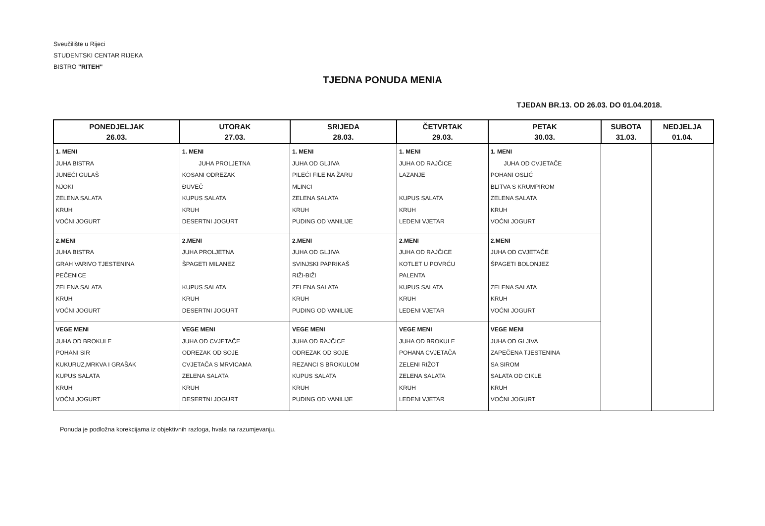Sveučilište u Rijeci
STUDENTSKI CENTAR RIJEKA
BISTRO "RITEH"
TJEDNA PONUDA MENIA
TJEDAN BR.13. OD 26.03. DO 01.04.2018.
| PONEDJELJAK 26.03. | UTORAK 27.03. | SRIJEDA 28.03. | ČETVRTAK 29.03. | PETAK 30.03. | SUBOTA 31.03. | NEDJELJA 01.04. |
| --- | --- | --- | --- | --- | --- | --- |
| 1. MENI JUHA BISTRA JUNEĆI GULAŠ NJOKI ZELENA SALATA KRUH VOĆNI JOGURT | 1. MENI JUHA PROLJETNA KOSANI ODREZAK ĐUVEČ KUPUS SALATA KRUH DESERTNI JOGURT | 1. MENI JUHA OD GLJIVA PILEĆI FILE NA ŽARU MLINCI ZELENA SALATA KRUH PUDING OD VANILIJE | 1. MENI JUHA OD RAJČICE LAZANJE KUPUS SALATA KRUH LEDENI VJETAR | 1. MENI JUHA OD CVJETAČE POHANI OSLIĆ BLITVA S KRUMPIROM ZELENA SALATA KRUH VOĆNI JOGURT | | |
| 2.MENI JUHA BISTRA GRAH VARIVO TJESTENINA PEČENICE ZELENA SALATA KRUH VOĆNI JOGURT | 2.MENI JUHA PROLJETNA ŠPAGETI MILANEZ KUPUS SALATA KRUH DESERTNI JOGURT | 2.MENI JUHA OD GLJIVA SVINJSKI PAPRIKAŠ RIŽI-BIŽI ZELENA SALATA KRUH PUDING OD VANILIJE | 2.MENI JUHA OD RAJČICE KOTLET U POVRĆU PALENTA KUPUS SALATA KRUH LEDENI VJETAR | 2.MENI JUHA OD CVJETAČE ŠPAGETI BOLONJEZ ZELENA SALATA KRUH VOĆNI JOGURT | | |
| VEGE MENI JUHA OD BROKULE POHANI SIR KUKURUZ,MRKVA I GRAŠAK KUPUS SALATA KRUH VOĆNI JOGURT | VEGE MENI JUHA OD CVJETAČE ODREZAK OD SOJE CVJETAČA S MRVICAMA ZELENA SALATA KRUH DESERTNI JOGURT | VEGE MENI JUHA OD RAJČICE ODREZAK OD SOJE REZANCI S BROKULOM KUPUS SALATA KRUH PUDING OD VANILIJE | VEGE MENI JUHA OD BROKULE POHANA CVJETAČA ZELENI RIŽOT ZELENA SALATA KRUH LEDENI VJETAR | VEGE MENI JUHA OD GLJIVA ZAPEČENA TJESTENINA SA SIROM SALATA OD CIKLE KRUH VOĆNI JOGURT | | |
Ponuda je podložna korekcijama iz objektivnih razloga, hvala na razumjevanju.